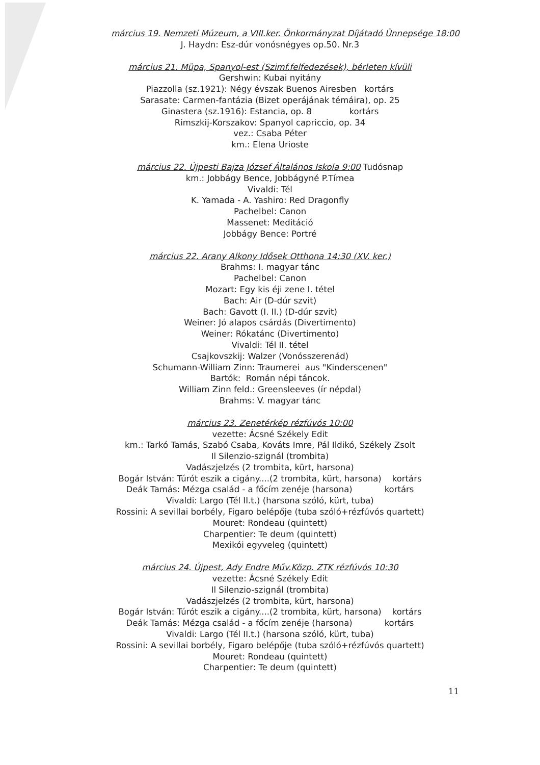március 19. Nemzeti Múzeum, a VIII.ker. Önkormányzat Díjátadó Ünnepsége 18:00
J. Haydn: Esz-dúr vonósnégyes op.50. Nr.3
március 21. Müpa, Spanyol-est (Szimf.felfedezések), bérleten kívüli
Gershwin: Kubai nyitány
Piazzolla (sz.1921): Négy évszak Buenos Airesben kortárs
Sarasate: Carmen-fantázia (Bizet operájának témáira), op. 25
Ginastera (sz.1916): Estancia, op. 8 kortárs
Rimszkij-Korszakov: Spanyol capriccio, op. 34
vez.: Csaba Péter
km.: Elena Urioste
március 22. Újpesti Bajza József Általános Iskola 9:00 Tudósnap
km.: Jobbágy Bence, Jobbágyné P.Tímea
Vivaldi: Tél
K. Yamada - A. Yashiro: Red Dragonfly
Pachelbel: Canon
Massenet: Meditáció
Jobbágy Bence: Portré
március 22. Arany Alkony Idősek Otthona 14:30 (XV. ker.)
Brahms: I. magyar tánc
Pachelbel: Canon
Mozart: Egy kis éji zene I. tétel
Bach: Air (D-dúr szvit)
Bach: Gavott (I. II.) (D-dúr szvit)
Weiner: Jó alapos csárdás (Divertimento)
Weiner: Rókatánc (Divertimento)
Vivaldi: Tél II. tétel
Csajkovszkij: Walzer (Vonósszerenád)
Schumann-William Zinn: Traumerei aus "Kinderscenen"
Bartók: Román népi táncok.
William Zinn feld.: Greensleeves (ír népdal)
Brahms: V. magyar tánc
március 23. Zenetérkép rézfúvós 10:00
vezette: Ácsné Székely Edit
km.: Tarkó Tamás, Szabó Csaba, Kováts Imre, Pál Ildikó, Székely Zsolt
Il Silenzio-szignál (trombita)
Vadászjelzés (2 trombita, kürt, harsona)
Bogár István: Túrót eszik a cigány....(2 trombita, kürt, harsona) kortárs
Deák Tamás: Mézga család - a főcím zenéje (harsona) kortárs
Vivaldi: Largo (Tél II.t.) (harsona szóló, kürt, tuba)
Rossini: A sevillai borbély, Figaro belépője (tuba szóló+rézfúvós quartett)
Mouret: Rondeau (quintett)
Charpentier: Te deum (quintett)
Mexikói egyveleg (quintett)
március 24. Újpest, Ady Endre Műv.Közp. ZTK rézfúvós 10:30
vezette: Ácsné Székely Edit
Il Silenzio-szignál (trombita)
Vadászjelzés (2 trombita, kürt, harsona)
Bogár István: Túrót eszik a cigány....(2 trombita, kürt, harsona) kortárs
Deák Tamás: Mézga család - a főcím zenéje (harsona) kortárs
Vivaldi: Largo (Tél II.t.) (harsona szóló, kürt, tuba)
Rossini: A sevillai borbély, Figaro belépője (tuba szóló+rézfúvós quartett)
Mouret: Rondeau (quintett)
Charpentier: Te deum (quintett)
11